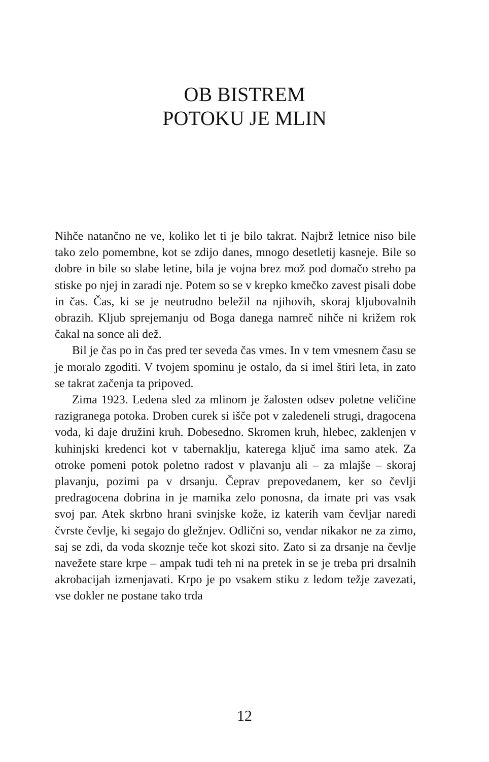OB BISTREM
POTOKU JE MLIN
Nihče natančno ne ve, koliko let ti je bilo takrat. Najbrž letnice niso bile tako zelo pomembne, kot se zdijo danes, mnogo desetletij kasneje. Bile so dobre in bile so slabe letine, bila je vojna brez mož pod domačo streho pa stiske po njej in zaradi nje. Potem so se v krepko kmečko zavest pisali dobe in čas. Čas, ki se je neutrudno beležil na njihovih, skoraj kljubovalnih obrazih. Kljub sprejemanju od Boga danega namreč nihče ni križem rok čakal na sonce ali dež.
Bil je čas po in čas pred ter seveda čas vmes. In v tem vmesnem času se je moralo zgoditi. V tvojem spominu je ostalo, da si imel štiri leta, in zato se takrat začenja ta pripoved.
Zima 1923. Ledena sled za mlinom je žalosten odsev poletne veličine razigranega potoka. Droben curek si išče pot v zaledeneli strugi, dragocena voda, ki daje družini kruh. Dobesedno. Skromen kruh, hlebec, zaklenjen v kuhinjski kredenci kot v tabernaklju, katerega ključ ima samo atek. Za otroke pomeni potok poletno radost v plavanju ali – za mlajše – skoraj plavanju, pozimi pa v drsanju. Čeprav prepovedanem, ker so čevlji predragocena dobrina in je mamika zelo ponosna, da imate pri vas vsak svoj par. Atek skrbno hrani svinjske kože, iz katerih vam čevljar naredi čvrste čevlje, ki segajo do gležnjev. Odlični so, vendar nikakor ne za zimo, saj se zdi, da voda skoznje teče kot skozi sito. Zato si za drsanje na čevlje navežete stare krpe – ampak tudi teh ni na pretek in se je treba pri drsalnih akrobacijah izmenjavati. Krpo je po vsakem stiku z ledom težje zavezati, vse dokler ne postane tako trda
12